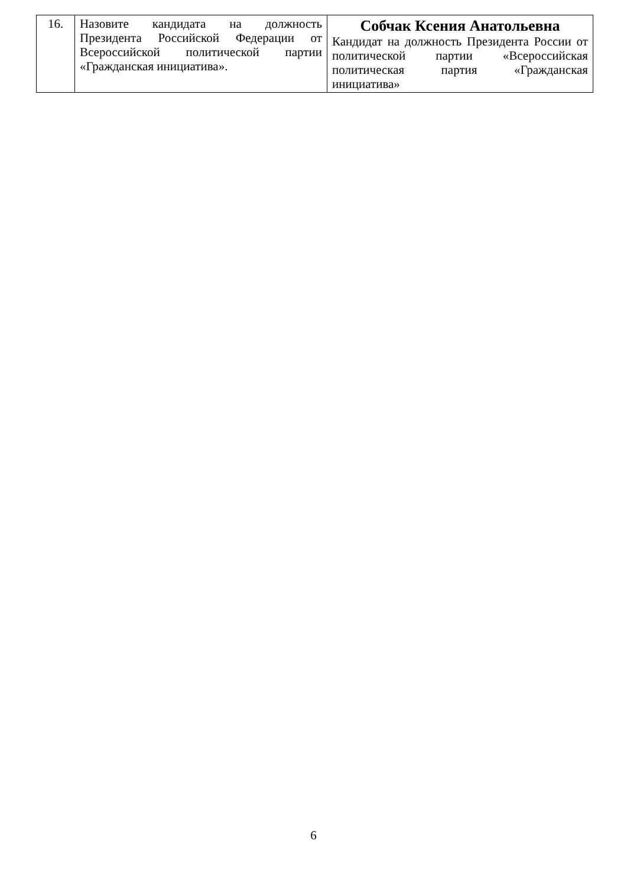| 16. | Назовите кандидата на должность Президента Российской Федерации от Всероссийской политической партии «Гражданская инициатива». | Собчак Ксения Анатольевна Кандидат на должность Президента России от политической партии «Всероссийская политическая партия «Гражданская инициатива» |
6